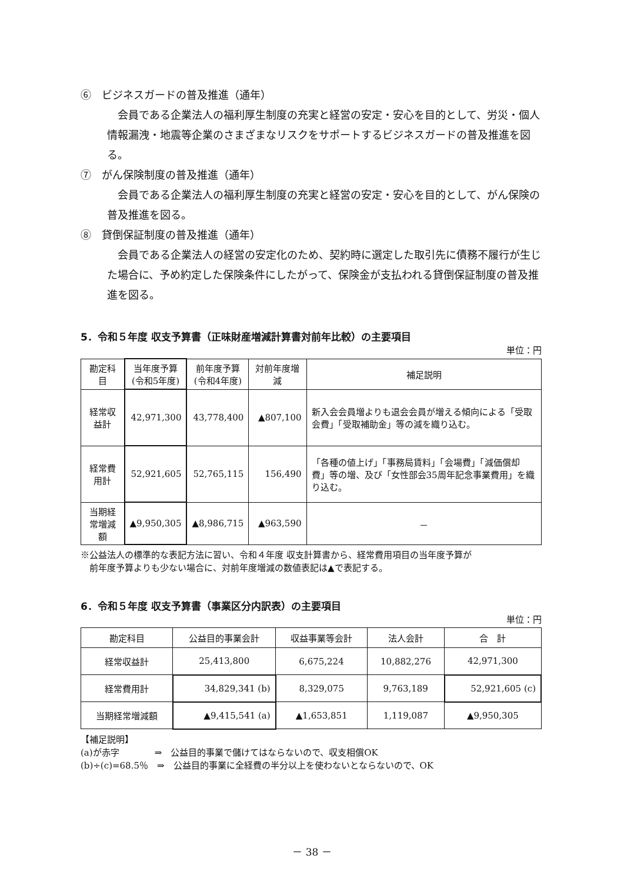⑥　ビジネスガードの普及推進（通年）
会員である企業法人の福利厚生制度の充実と経営の安定・安心を目的として、労災・個人情報漏洩・地震等企業のさまざまなリスクをサポートするビジネスガードの普及推進を図る。
⑦　がん保険制度の普及推進（通年）
会員である企業法人の福利厚生制度の充実と経営の安定・安心を目的として、がん保険の普及推進を図る。
⑧　貸倒保証制度の普及推進（通年）
会員である企業法人の経営の安定化のため、契約時に選定した取引先に債務不履行が生じた場合に、予め約定した保険条件にしたがって、保険金が支払われる貸倒保証制度の普及推進を図る。
5．令和５年度 収支予算書（正味財産増減計算書対前年比較）の主要項目
単位：円
| 勘定科目 | 当年度予算 (令和5年度) | 前年度予算 (令和4年度) | 対前年度増減 | 補足説明 |
| --- | --- | --- | --- | --- |
| 経常収益計 | 42,971,300 | 43,778,400 | ▲807,100 | 新入会会員増よりも退会会員が増える傾向による「受取会費」「受取補助金」等の減を織り込む。 |
| 経常費用計 | 52,921,605 | 52,765,115 | 156,490 | 「各種の値上げ」「事務局賃料」「会場費」「減価償却費」等の増、及び「女性部会35周年記念事業費用」を織り込む。 |
| 当期経常増減額 | ▲9,950,305 | ▲8,986,715 | ▲963,590 | － |
※公益法人の標準的な表記方法に習い、令和４年度 収支計算書から、経常費用項目の当年度予算が
　前年度予算よりも少ない場合に、対前年度増減の数値表記は▲で表記する。
6．令和５年度 収支予算書（事業区分内訳表）の主要項目
単位：円
| 勘定科目 | 公益目的事業会計 | 収益事業等会計 | 法人会計 | 合 計 |
| --- | --- | --- | --- | --- |
| 経常収益計 | 25,413,800 | 6,675,224 | 10,882,276 | 42,971,300 |
| 経常費用計 | 34,829,341 (b) | 8,329,075 | 9,763,189 | 52,921,605 (c) |
| 当期経常増減額 | ▲9,415,541 (a) | ▲1,653,851 | 1,119,087 | ▲9,950,305 |
【補足説明】
(a)が赤字　　　　⇒　公益目的事業で儲けてはならないので、収支相償OK
(b)÷(c)=68.5％　⇒　公益目的事業に全経費の半分以上を使わないとならないので、OK
－ 38 －